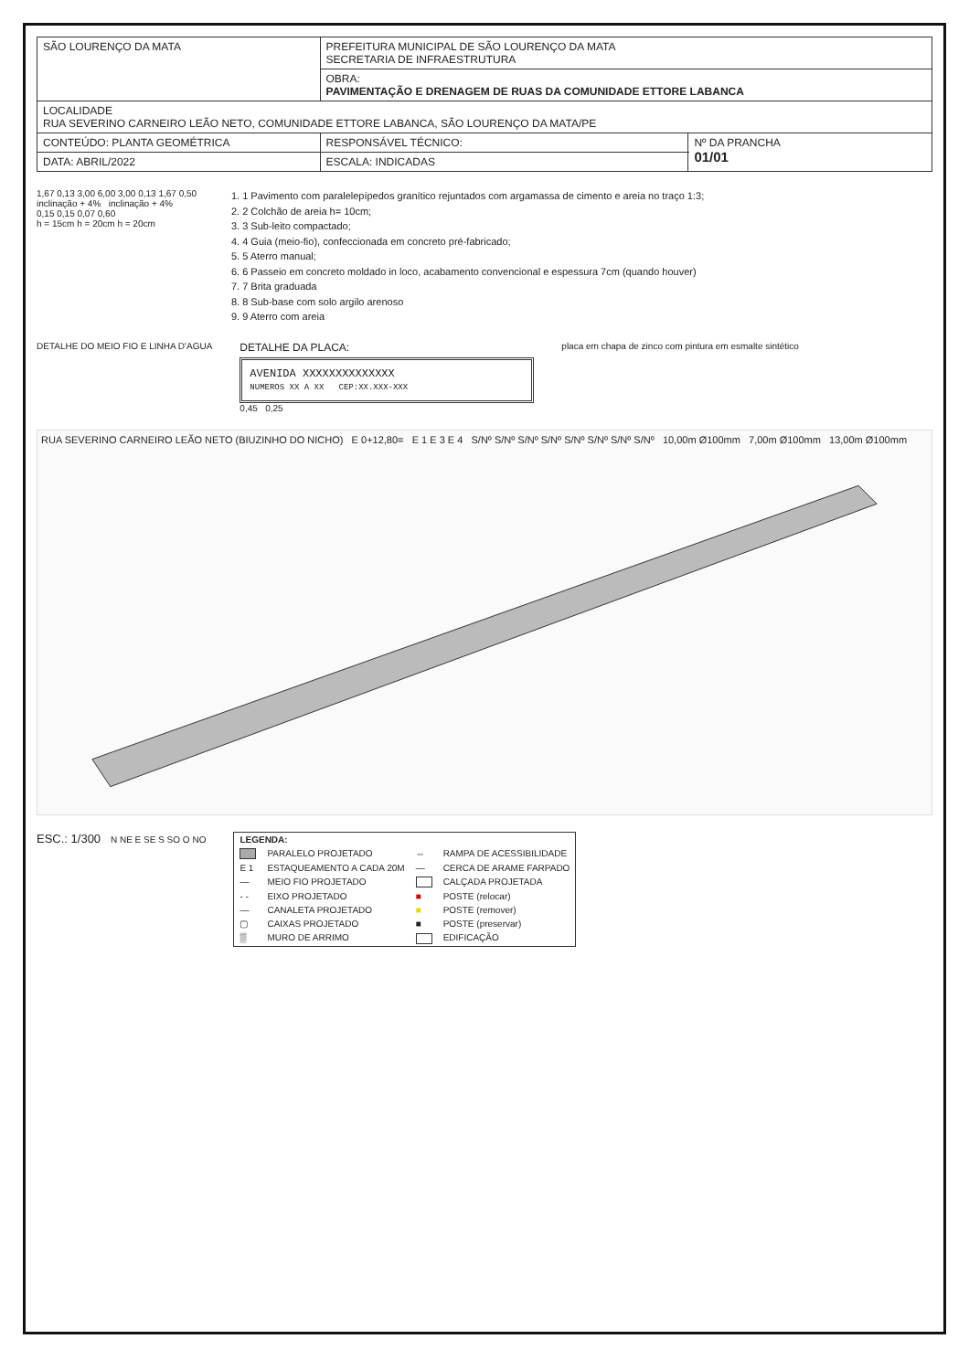| SÃO LOURENÇO DA MATA | PREFEITURA MUNICIPAL DE SÃO LOURENÇO DA MATA SECRETARIA DE INFRAESTRUTURA | |
| | OBRA: PAVIMENTAÇÃO E DRENAGEM DE RUAS DA COMUNIDADE ETTORE LABANCA | |
| LOCALIDADE RUA SEVERINO CARNEIRO LEÃO NETO, COMUNIDADE ETTORE LABANCA, SÃO LOURENÇO DA MATA/PE | | |
| CONTEÚDO: PLANTA GEOMÉTRICA | RESPONSÁVEL TÉCNICO: | Nº DA PRANCHA 01/01 |
| DATA: ABRIL/2022 | ESCALA: INDICADAS | |
1,67 0,13 3,00 6,00 3,00 0,13 1,67 0,50
inclinação + 4% inclinação + 4%
0,15 0,15 0,07 0,60
h = 15cm h = 20cm h = 20cm
1. 1 Pavimento com paralelepípedos granítico rejuntados com argamassa de cimento e areia no traço 1:3;
2. 2 Colchão de areia h= 10cm;
3. 3 Sub-leito compactado;
4. 4 Guia (meio-fio), confeccionada em concreto pré-fabricado;
5. 5 Aterro manual;
6. 6 Passeio em concreto moldado in loco, acabamento convencional e espessura 7cm (quando houver)
7. 7 Brita graduada
8. 8 Sub-base com solo argilo arenoso
9. 9 Aterro com areia
DETALHE DO MEIO FIO E LINHA D'AGUA
DETALHE DA PLACA:
AVENIDA XXXXXXXXXXXXXX
NUMEROS XX A XX CEP:XX.XXX-XXX
0,45 0,25
placa em chapa de zinco com pintura em esmalte sintético
RUA SEVERINO CARNEIRO LEÃO NETO (BIUZINHO DO NICHO) E 0+12,80= E 1 E 3 E 4 S/Nº S/Nº S/Nº S/Nº S/Nº S/Nº S/Nº S/Nº 10,00m Ø100mm 7,00m Ø100mm 13,00m Ø100mm
ESC.: 1/300 N NE E SE S SO O NO
| LEGENDA: | | | |
| | PARALELO PROJETADO | ⇔ | RAMPA DE ACESSIBILIDADE |
| E 1 | ESTAQUEAMENTO A CADA 20M | — | CERCA DE ARAME FARPADO |
| — | MEIO FIO PROJETADO | | CALÇADA PROJETADA |
| - - | EIXO PROJETADO | ■ | POSTE (relocar) |
| — | CANALETA PROJETADO | ■ | POSTE (remover) |
| ▢ | CAIXAS PROJETADO | ■ | POSTE (preservar) |
| ▒ | MURO DE ARRIMO | | EDIFICAÇÃO |